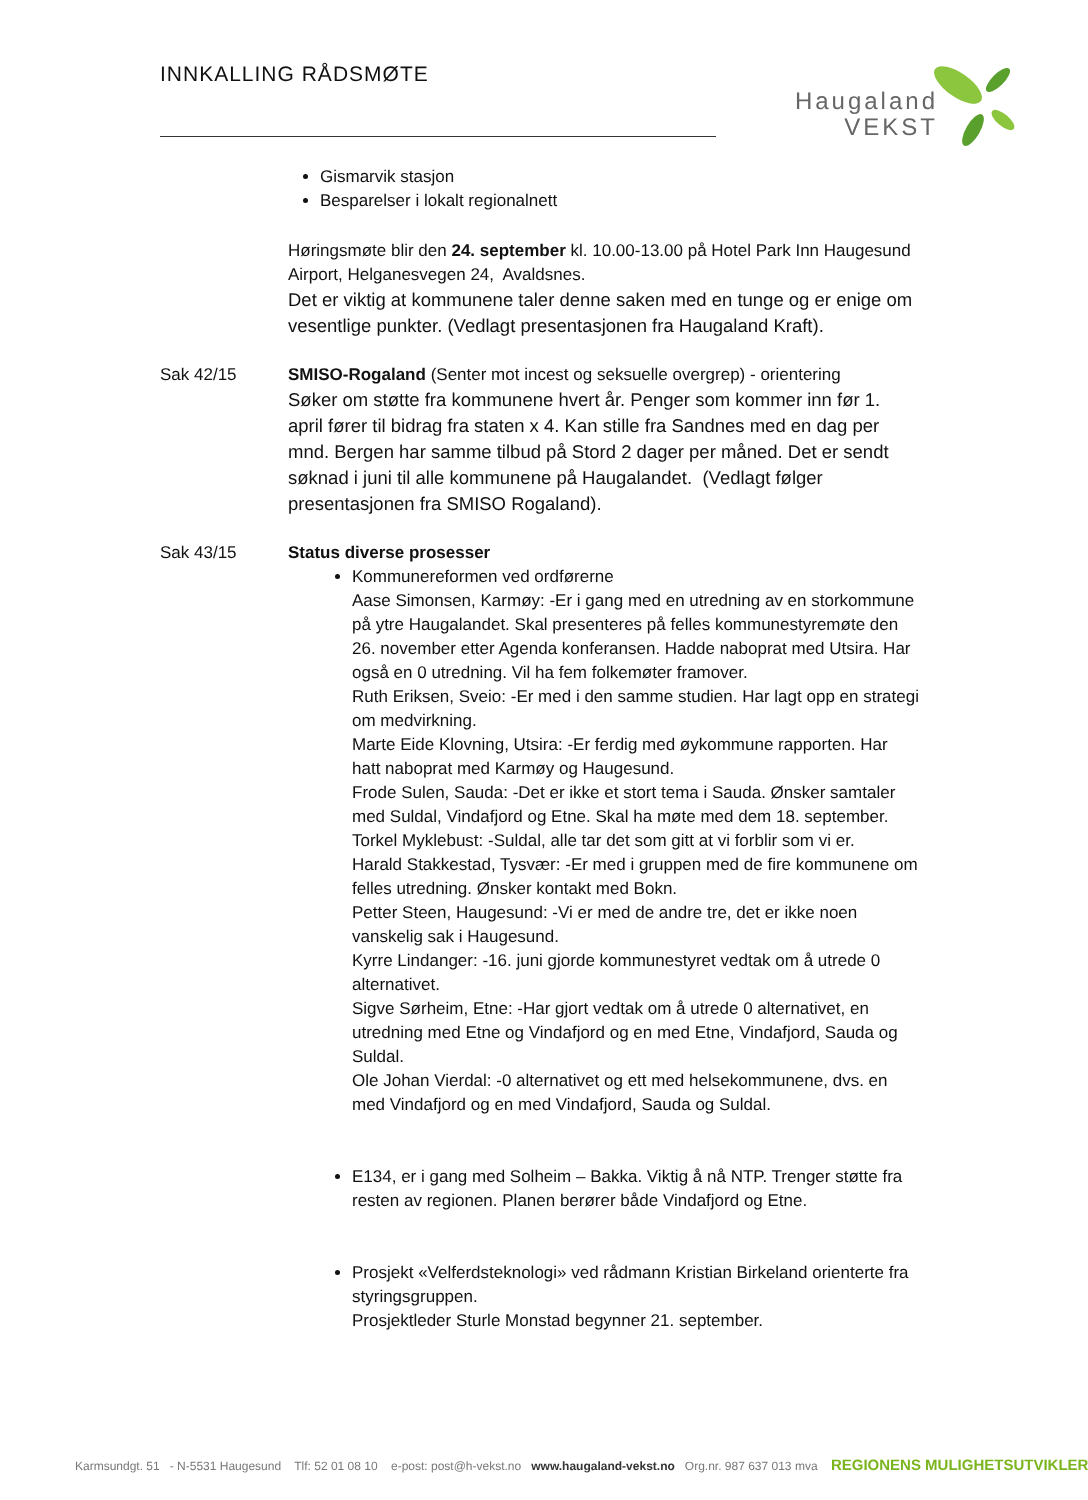INNKALLING RÅDSMØTE
Haugaland
VEKST
Gismarvik stasjon
Besparelser i lokalt regionalnett
Høringsmøte blir den 24. september kl. 10.00-13.00 på Hotel Park Inn Haugesund Airport, Helganesvegen 24, Avaldsnes.
Det er viktig at kommunene taler denne saken med en tunge og er enige om vesentlige punkter. (Vedlagt presentasjonen fra Haugaland Kraft).
Sak 42/15 SMISO-Rogaland (Senter mot incest og seksuelle overgrep) - orientering
Søker om støtte fra kommunene hvert år. Penger som kommer inn før 1. april fører til bidrag fra staten x 4. Kan stille fra Sandnes med en dag per mnd. Bergen har samme tilbud på Stord 2 dager per måned. Det er sendt søknad i juni til alle kommunene på Haugalandet. (Vedlagt følger presentasjonen fra SMISO Rogaland).
Sak 43/15 Status diverse prosesser
Kommunereformen ved ordførerne
Aase Simonsen, Karmøy: -Er i gang med en utredning av en storkommune på ytre Haugalandet. Skal presenteres på felles kommunestyremøte den 26. november etter Agenda konferansen. Hadde naboprat med Utsira. Har også en 0 utredning. Vil ha fem folkemøter framover.
Ruth Eriksen, Sveio: -Er med i den samme studien. Har lagt opp en strategi om medvirkning.
Marte Eide Klovning, Utsira: -Er ferdig med øykommune rapporten. Har hatt naboprat med Karmøy og Haugesund.
Frode Sulen, Sauda: -Det er ikke et stort tema i Sauda. Ønsker samtaler med Suldal, Vindafjord og Etne. Skal ha møte med dem 18. september.
Torkel Myklebust: -Suldal, alle tar det som gitt at vi forblir som vi er.
Harald Stakkestad, Tysvær: -Er med i gruppen med de fire kommunene om felles utredning. Ønsker kontakt med Bokn.
Petter Steen, Haugesund: -Vi er med de andre tre, det er ikke noen vanskelig sak i Haugesund.
Kyrre Lindanger: -16. juni gjorde kommunestyret vedtak om å utrede 0 alternativet.
Sigve Sørheim, Etne: -Har gjort vedtak om å utrede 0 alternativet, en utredning med Etne og Vindafjord og en med Etne, Vindafjord, Sauda og Suldal.
Ole Johan Vierdal: -0 alternativet og ett med helsekommunene, dvs. en med Vindafjord og en med Vindafjord, Sauda og Suldal.
E134, er i gang med Solheim – Bakka. Viktig å nå NTP. Trenger støtte fra resten av regionen. Planen berører både Vindafjord og Etne.
Prosjekt «Velferdsteknologi» ved rådmann Kristian Birkeland orienterte fra styringsgruppen.
Prosjektleder Sturle Monstad begynner 21. september.
Karmsundgt. 51 - N-5531 Haugesund Tlf: 52 01 08 10 e-post: post@h-vekst.no www.haugaland-vekst.no Org.nr. 987 637 013 mva REGIONENS MULIGHETSUTVIKLER